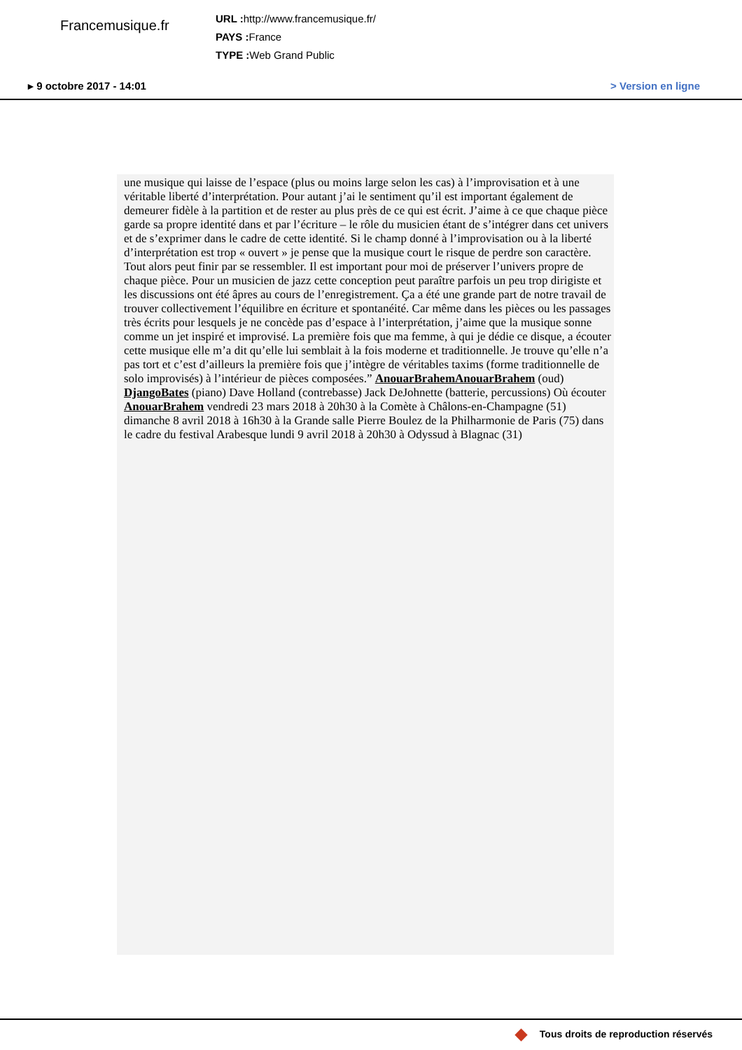Francemusique.fr
URL : http://www.francemusique.fr/
PAYS : France
TYPE : Web Grand Public
▸ 9 octobre 2017 - 14:01 > Version en ligne
une musique qui laisse de l’espace (plus ou moins large selon les cas) à l’improvisation et à une véritable liberté d’interprétation. Pour autant j’ai le sentiment qu’il est important également de demeurer fidèle à la partition et de rester au plus près de ce qui est écrit. J’aime à ce que chaque pièce garde sa propre identité dans et par l’écriture – le rôle du musicien étant de s’intégrer dans cet univers et de s’exprimer dans le cadre de cette identité. Si le champ donné à l’improvisation ou à la liberté d’interprétation est trop « ouvert » je pense que la musique court le risque de perdre son caractère. Tout alors peut finir par se ressembler. Il est important pour moi de préserver l’univers propre de chaque pièce. Pour un musicien de jazz cette conception peut paraître parfois un peu trop dirigiste et les discussions ont été âpres au cours de l’enregistrement. Ça a été une grande part de notre travail de trouver collectivement l’équilibre en écriture et spontanéité. Car même dans les pièces ou les passages très écrits pour lesquels je ne concède pas d’espace à l’interprétation, j’aime que la musique sonne comme un jet inspiré et improvisé. La première fois que ma femme, à qui je dédie ce disque, a écouter cette musique elle m’a dit qu’elle lui semblait à la fois moderne et traditionnelle. Je trouve qu’elle n’a pas tort et c’est d’ailleurs la première fois que j’intègre de véritables taxims (forme traditionnelle de solo improvisés) à l’intérieur de pièces composées.” AnouarBrahemAnouarBrahem (oud) DjangoBates (piano) Dave Holland (contrebasse) Jack DeJohnette (batterie, percussions) Où écouter AnouarBrahem vendredi 23 mars 2018 à 20h30 à la Comète à Châlons-en-Champagne (51) dimanche 8 avril 2018 à 16h30 à la Grande salle Pierre Boulez de la Philharmonie de Paris (75) dans le cadre du festival Arabesque lundi 9 avril 2018 à 20h30 à Odyssud à Blagnac (31)
Tous droits de reproduction réservés